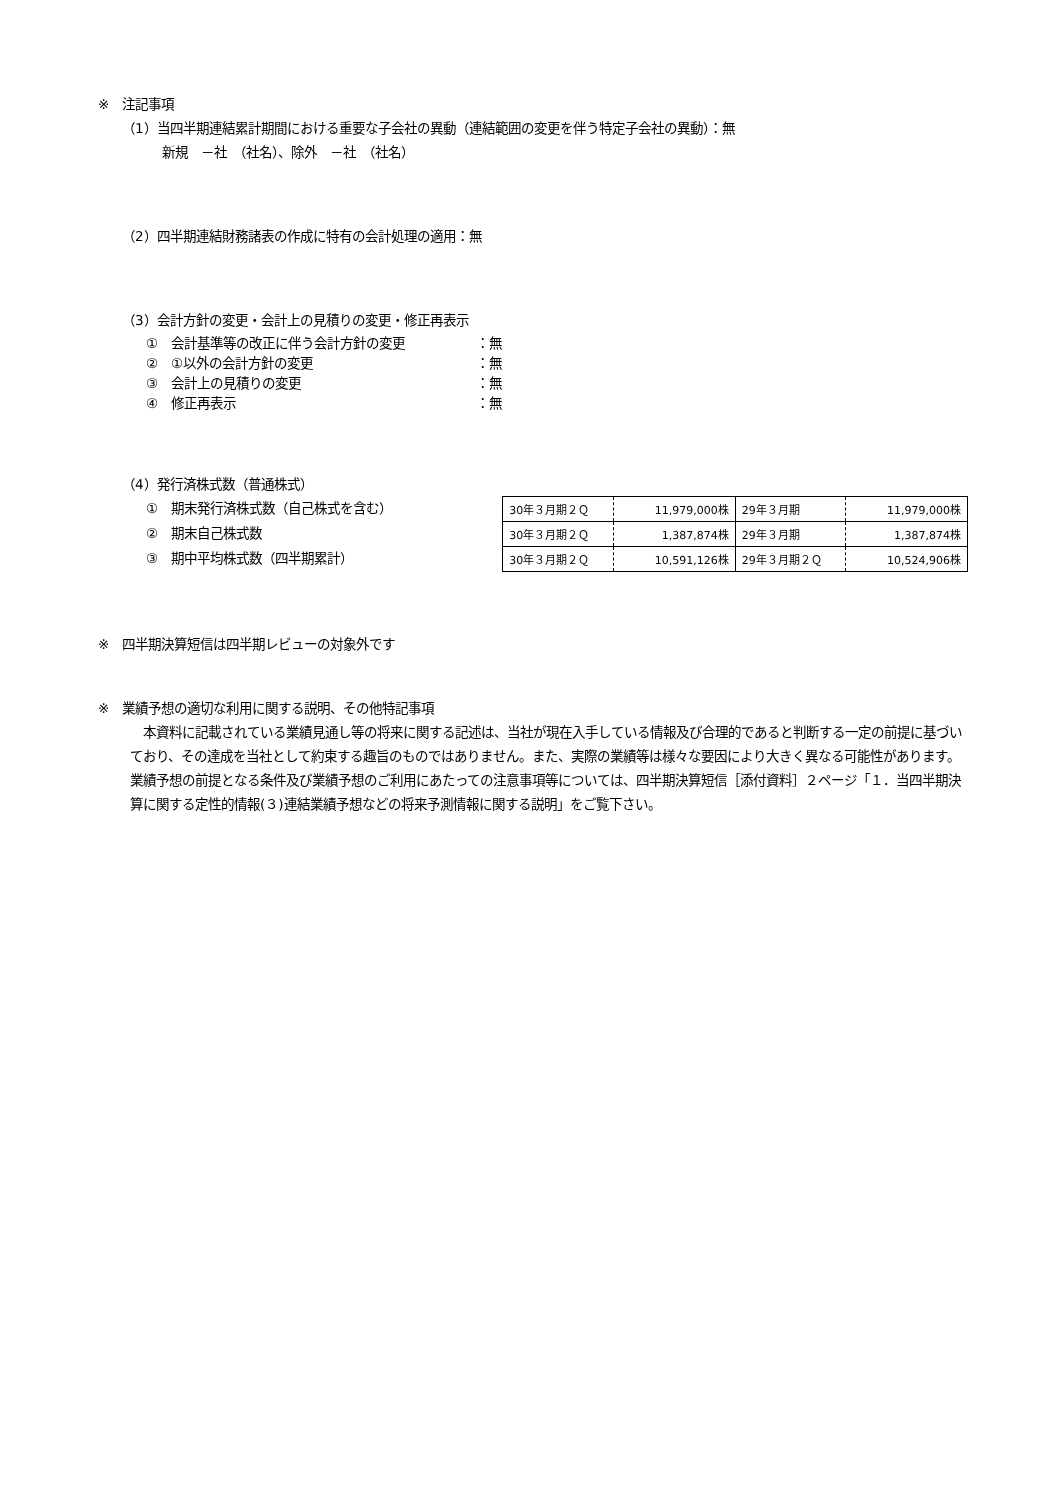※　注記事項
（1）当四半期連結累計期間における重要な子会社の異動（連結範囲の変更を伴う特定子会社の異動）：無
新規　－社　（社名）、除外　－社　（社名）
（2）四半期連結財務諸表の作成に特有の会計処理の適用：無
（3）会計方針の変更・会計上の見積りの変更・修正再表示
①　会計基準等の改正に伴う会計方針の変更 ：無
②　①以外の会計方針の変更 ：無
③　会計上の見積りの変更 ：無
④　修正再表示 ：無
（4）発行済株式数（普通株式）
①　期末発行済株式数（自己株式を含む）
②　期末自己株式数
③　期中平均株式数（四半期累計）
| 30年３月期２Ｑ | 11,979,000株 | 29年３月期 | 11,979,000株 |
| 30年３月期２Ｑ | 1,387,874株 | 29年３月期 | 1,387,874株 |
| 30年３月期２Ｑ | 10,591,126株 | 29年３月期２Ｑ | 10,524,906株 |
※　四半期決算短信は四半期レビューの対象外です
※　業績予想の適切な利用に関する説明、その他特記事項
　本資料に記載されている業績見通し等の将来に関する記述は、当社が現在入手している情報及び合理的であると判断する一定の前提に基づいており、その達成を当社として約束する趣旨のものではありません。また、実際の業績等は様々な要因により大きく異なる可能性があります。業績予想の前提となる条件及び業績予想のご利用にあたっての注意事項等については、四半期決算短信［添付資料］２ページ「１．当四半期決算に関する定性的情報(３)連結業績予想などの将来予測情報に関する説明」をご覧下さい。